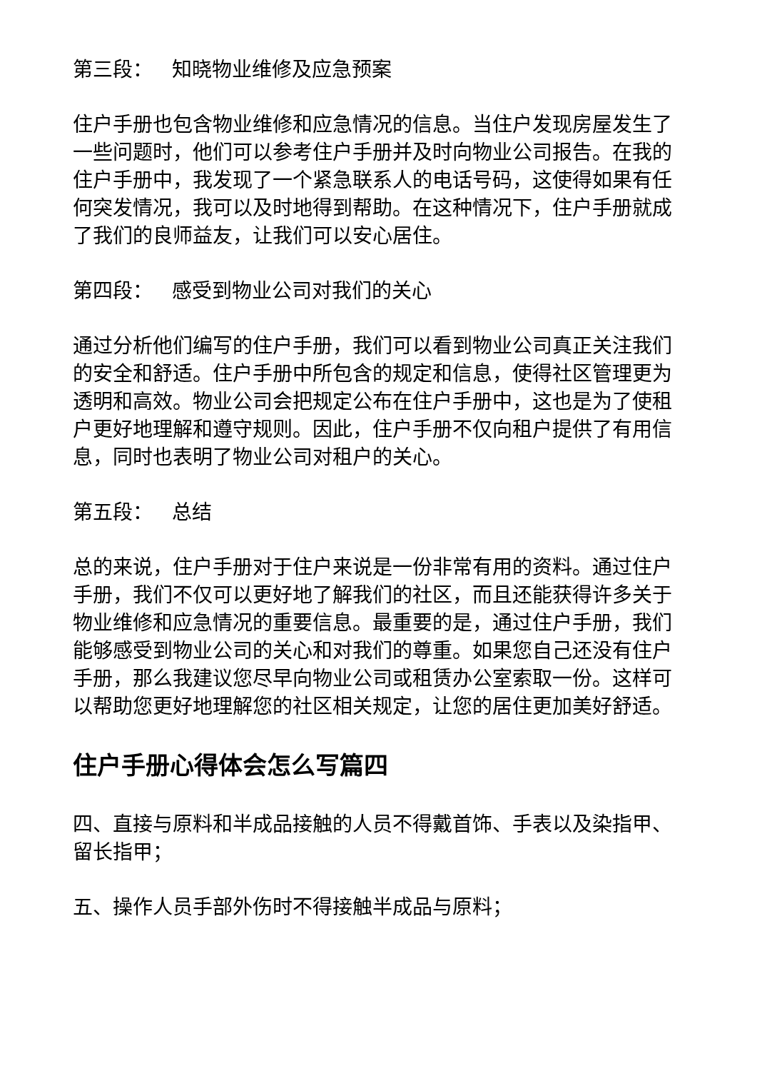第三段： 知晓物业维修及应急预案
住户手册也包含物业维修和应急情况的信息。当住户发现房屋发生了一些问题时，他们可以参考住户手册并及时向物业公司报告。在我的住户手册中，我发现了一个紧急联系人的电话号码，这使得如果有任何突发情况，我可以及时地得到帮助。在这种情况下，住户手册就成了我们的良师益友，让我们可以安心居住。
第四段： 感受到物业公司对我们的关心
通过分析他们编写的住户手册，我们可以看到物业公司真正关注我们的安全和舒适。住户手册中所包含的规定和信息，使得社区管理更为透明和高效。物业公司会把规定公布在住户手册中，这也是为了使租户更好地理解和遵守规则。因此，住户手册不仅向租户提供了有用信息，同时也表明了物业公司对租户的关心。
第五段： 总结
总的来说，住户手册对于住户来说是一份非常有用的资料。通过住户手册，我们不仅可以更好地了解我们的社区，而且还能获得许多关于物业维修和应急情况的重要信息。最重要的是，通过住户手册，我们能够感受到物业公司的关心和对我们的尊重。如果您自己还没有住户手册，那么我建议您尽早向物业公司或租赁办公室索取一份。这样可以帮助您更好地理解您的社区相关规定，让您的居住更加美好舒适。
住户手册心得体会怎么写篇四
四、直接与原料和半成品接触的人员不得戴首饰、手表以及染指甲、留长指甲；
五、操作人员手部外伤时不得接触半成品与原料；